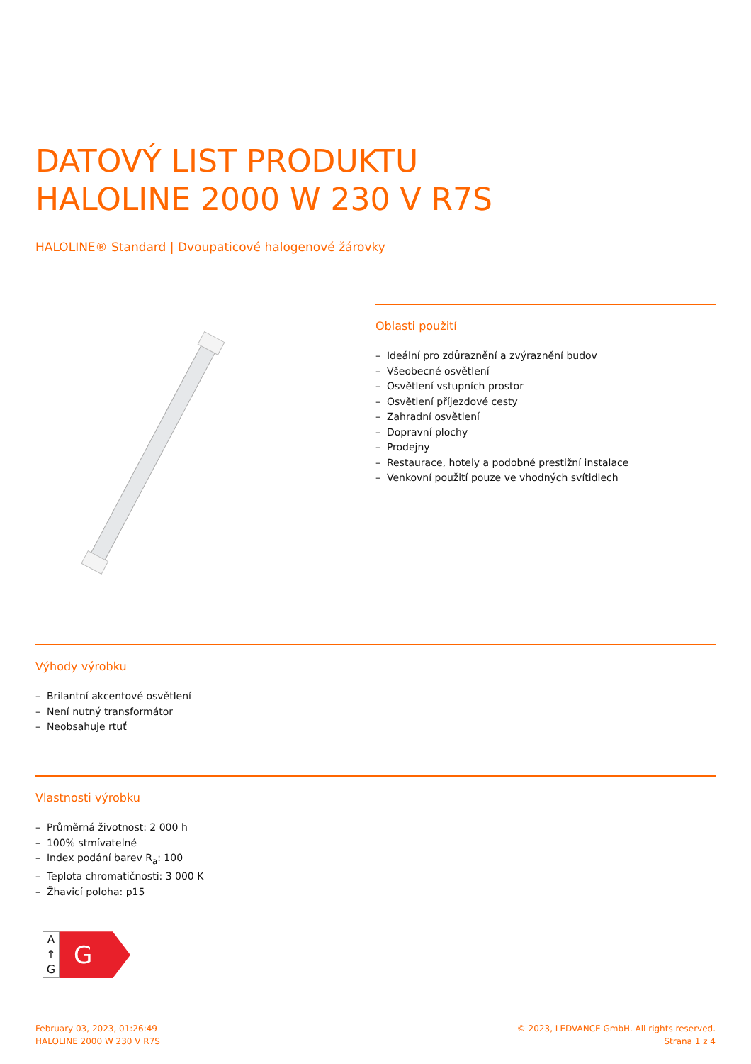DATOVÝ LIST PRODUKTU
HALOLINE 2000 W 230 V R7S
HALOLINE® Standard | Dvoupaticové halogenové žárovky
Oblasti použití
– Ideální pro zdůraznění a zvýraznění budov
– Všeobecné osvětlení
– Osvětlení vstupních prostor
– Osvětlení příjezdové cesty
– Zahradní osvětlení
– Dopravní plochy
– Prodejny
– Restaurace, hotely a podobné prestižní instalace
– Venkovní použití pouze ve vhodných svítidlech
Výhody výrobku
– Brilantní akcentové osvětlení
– Není nutný transformátor
– Neobsahuje rtuť
Vlastnosti výrobku
– Průměrná životnost: 2 000 h
– 100% stmívatelné
– Index podání barev R<sub>a</sub>: 100
– Teplota chromatičnosti: 3 000 K
– Žhavicí poloha: p15
A
↑
G
G
February 03, 2023, 01:26:49
HALOLINE 2000 W 230 V R7S
© 2023, LEDVANCE GmbH. All rights reserved.
Strana 1 z 4